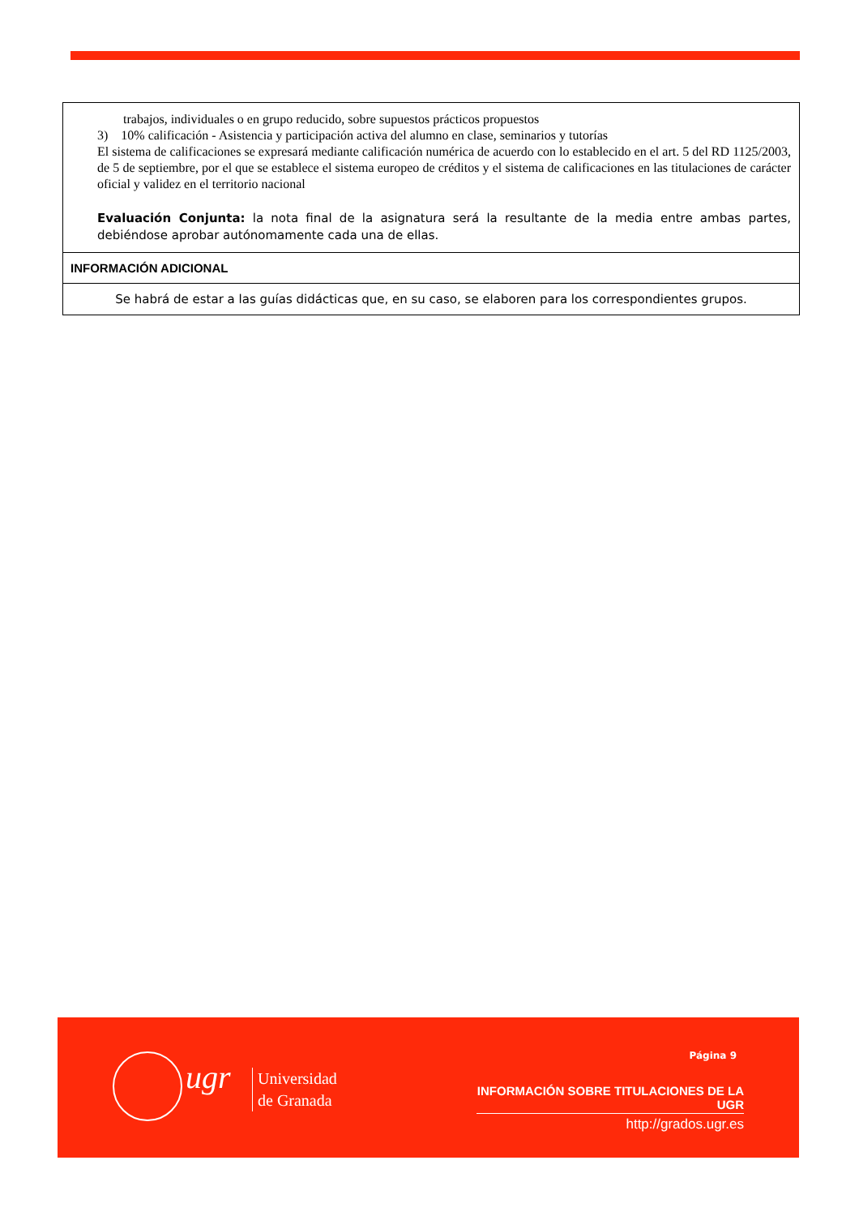| trabajos, individuales o en grupo reducido, sobre supuestos prácticos propuestos 3) 10% calificación - Asistencia y participación activa del alumno en clase, seminarios y tutorías El sistema de calificaciones se expresará mediante calificación numérica de acuerdo con lo establecido en el art. 5 del RD 1125/2003, de 5 de septiembre, por el que se establece el sistema europeo de créditos y el sistema de calificaciones en las titulaciones de carácter oficial y validez en el territorio nacional Evaluación Conjunta: la nota final de la asignatura será la resultante de la media entre ambas partes, debiéndose aprobar autónomamente cada una de ellas. |
| INFORMACIÓN ADICIONAL |
| Se habrá de estar a las guías didácticas que, en su caso, se elaboren para los correspondientes grupos. |
ugr
Universidad
de Granada
Página 9
INFORMACIÓN SOBRE TITULACIONES DE LA UGR
http://grados.ugr.es